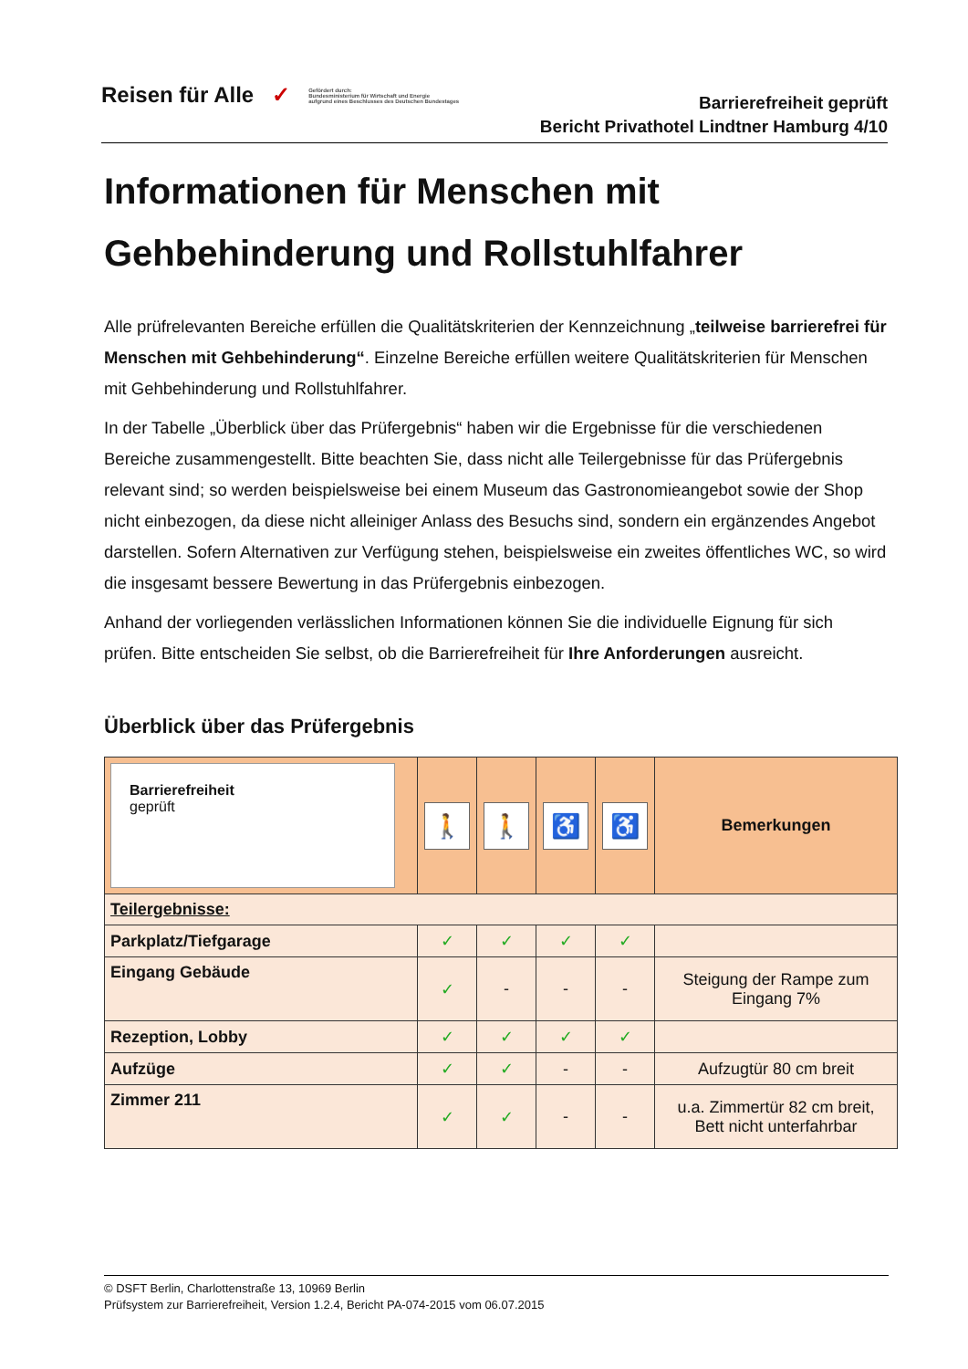Reisen für Alle ✓
Gefördert durch:
Bundesministerium für Wirtschaft und Energie
aufgrund eines Beschlusses des Deutschen Bundestages
Barrierefreiheit geprüft
Bericht Privathotel Lindtner Hamburg 4/10
Informationen für Menschen mit Gehbehinderung und Rollstuhlfahrer
Alle prüfrelevanten Bereiche erfüllen die Qualitätskriterien der Kennzeichnung „teilweise barrierefrei für Menschen mit Gehbehinderung“. Einzelne Bereiche erfüllen weitere Qualitätskriterien für Menschen mit Gehbehinderung und Rollstuhlfahrer.
In der Tabelle „Überblick über das Prüfergebnis“ haben wir die Ergebnisse für die verschiedenen Bereiche zusammengestellt. Bitte beachten Sie, dass nicht alle Teilergebnisse für das Prüfergebnis relevant sind; so werden beispielsweise bei einem Museum das Gastronomieangebot sowie der Shop nicht einbezogen, da diese nicht alleiniger Anlass des Besuchs sind, sondern ein ergänzendes Angebot darstellen. Sofern Alternativen zur Verfügung stehen, beispielsweise ein zweites öffentliches WC, so wird die insgesamt bessere Bewertung in das Prüfergebnis einbezogen.
Anhand der vorliegenden verlässlichen Informationen können Sie die individuelle Eignung für sich prüfen. Bitte entscheiden Sie selbst, ob die Barrierefreiheit für Ihre Anforderungen ausreicht.
Überblick über das Prüfergebnis
| Barrierefreiheit geprüft | 🚶 | 🚶 | ♿ | ♿ | Bemerkungen |
| --- | --- | --- | --- | --- | --- |
| Teilergebnisse: | | | | | |
| Parkplatz/Tiefgarage | ✓ | ✓ | ✓ | ✓ | |
| Eingang Gebäude | ✓ | - | - | - | Steigung der Rampe zum Eingang 7% |
| Rezeption, Lobby | ✓ | ✓ | ✓ | ✓ | |
| Aufzüge | ✓ | ✓ | - | - | Aufzugtür 80 cm breit |
| Zimmer 211 | ✓ | ✓ | - | - | u.a. Zimmertür 82 cm breit, Bett nicht unterfahrbar |
© DSFT Berlin, Charlottenstraße 13, 10969 Berlin
Prüfsystem zur Barrierefreiheit, Version 1.2.4, Bericht PA-074-2015 vom 06.07.2015